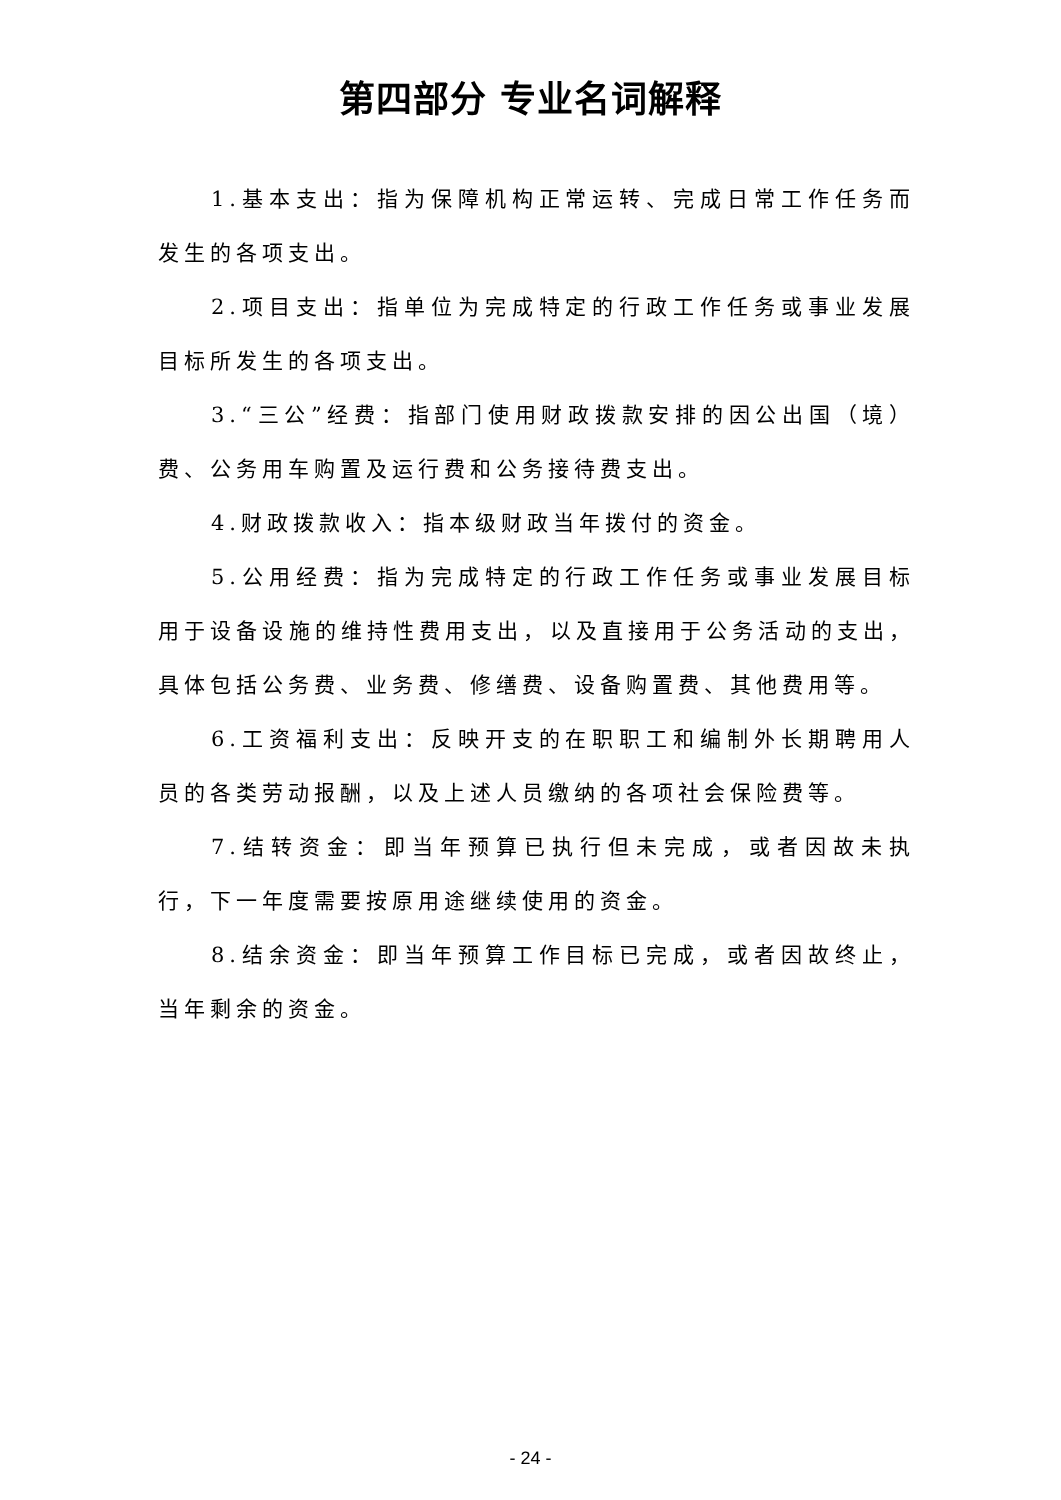第四部分 专业名词解释
1.基本支出：指为保障机构正常运转、完成日常工作任务而发生的各项支出。
2.项目支出：指单位为完成特定的行政工作任务或事业发展目标所发生的各项支出。
3.“三公”经费：指部门使用财政拨款安排的因公出国（境）费、公务用车购置及运行费和公务接待费支出。
4.财政拨款收入：指本级财政当年拨付的资金。
5.公用经费：指为完成特定的行政工作任务或事业发展目标用于设备设施的维持性费用支出，以及直接用于公务活动的支出，具体包括公务费、业务费、修缮费、设备购置费、其他费用等。
6.工资福利支出：反映开支的在职职工和编制外长期聘用人员的各类劳动报酬，以及上述人员缴纳的各项社会保险费等。
7.结转资金：即当年预算已执行但未完成，或者因故未执行，下一年度需要按原用途继续使用的资金。
8.结余资金：即当年预算工作目标已完成，或者因故终止，当年剩余的资金。
- 24 -